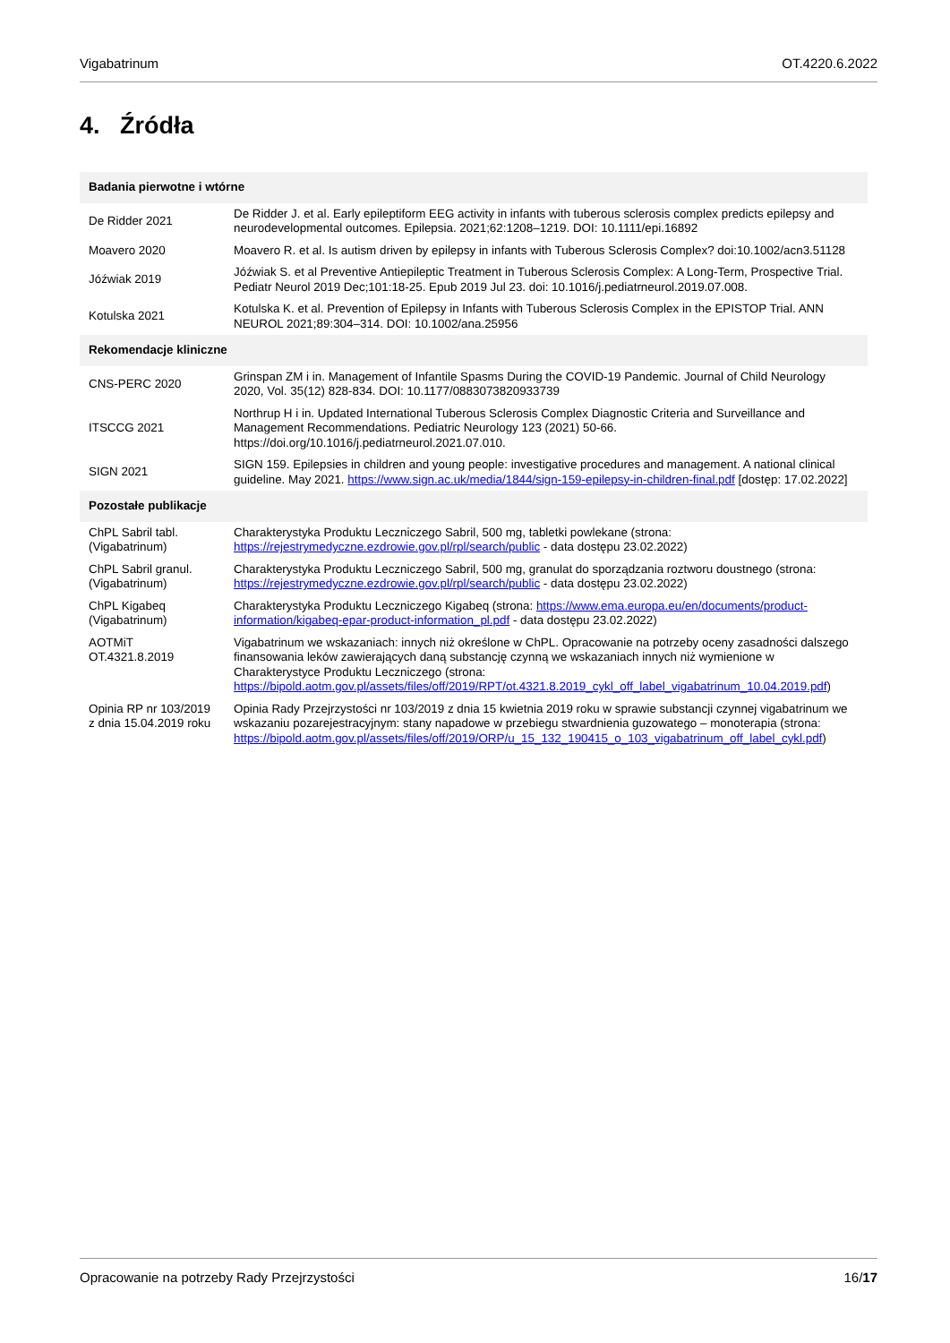Vigabatrinum OT.4220.6.2022
4. Źródła
| Badania pierwotne i wtórne | |
| --- | --- |
| De Ridder 2021 | De Ridder J. et al. Early epileptiform EEG activity in infants with tuberous sclerosis complex predicts epilepsy and neurodevelopmental outcomes. Epilepsia. 2021;62:1208–1219. DOI: 10.1111/epi.16892 |
| Moavero 2020 | Moavero R. et al. Is autism driven by epilepsy in infants with Tuberous Sclerosis Complex? doi:10.1002/acn3.51128 |
| Jóźwiak 2019 | Jóźwiak S. et al Preventive Antiepileptic Treatment in Tuberous Sclerosis Complex: A Long-Term, Prospective Trial. Pediatr Neurol 2019 Dec;101:18-25. Epub 2019 Jul 23. doi: 10.1016/j.pediatrneurol.2019.07.008. |
| Kotulska 2021 | Kotulska K. et al. Prevention of Epilepsy in Infants with Tuberous Sclerosis Complex in the EPISTOP Trial. ANN NEUROL 2021;89:304–314. DOI: 10.1002/ana.25956 |
| Rekomendacje kliniczne | |
| CNS-PERC 2020 | Grinspan ZM i in. Management of Infantile Spasms During the COVID-19 Pandemic. Journal of Child Neurology 2020, Vol. 35(12) 828-834. DOI: 10.1177/0883073820933739 |
| ITSCCG 2021 | Northrup H i in. Updated International Tuberous Sclerosis Complex Diagnostic Criteria and Surveillance and Management Recommendations. Pediatric Neurology 123 (2021) 50-66. https://doi.org/10.1016/j.pediatrneurol.2021.07.010. |
| SIGN 2021 | SIGN 159. Epilepsies in children and young people: investigative procedures and management. A national clinical guideline. May 2021. https://www.sign.ac.uk/media/1844/sign-159-epilepsy-in-children-final.pdf [dostęp: 17.02.2022] |
| Pozostałe publikacje | |
| ChPL Sabril tabl.(Vigabatrinum) | Charakterystyka Produktu Leczniczego Sabril, 500 mg, tabletki powlekane (strona: https://rejestrymedyczne.ezdrowie.gov.pl/rpl/search/public - data dostępu 23.02.2022) |
| ChPL Sabril granul. (Vigabatrinum) | Charakterystyka Produktu Leczniczego Sabril, 500 mg, granulat do sporządzania roztworu doustnego (strona: https://rejestrymedyczne.ezdrowie.gov.pl/rpl/search/public - data dostępu 23.02.2022) |
| ChPL Kigabeq (Vigabatrinum) | Charakterystyka Produktu Leczniczego Kigabeq (strona: https://www.ema.europa.eu/en/documents/product-information/kigabeq-epar-product-information_pl.pdf - data dostępu 23.02.2022) |
| AOTMiT OT.4321.8.2019 | Vigabatrinum we wskazaniach: innych niż określone w ChPL. Opracowanie na potrzeby oceny zasadności dalszego finansowania leków zawierających daną substancję czynną we wskazaniach innych niż wymienione w Charakterystyce Produktu Leczniczego (strona: https://bipold.aotm.gov.pl/assets/files/off/2019/RPT/ot.4321.8.2019_cykl_off_label_vigabatrinum_10.04.2019.pdf ) |
| Opinia RP nr 103/2019 z dnia 15.04.2019 roku | Opinia Rady Przejrzystości nr 103/2019 z dnia 15 kwietnia 2019 roku w sprawie substancji czynnej vigabatrinum we wskazaniu pozarejestracyjnym: stany napadowe w przebiegu stwardnienia guzowatego – monoterapia (strona: https://bipold.aotm.gov.pl/assets/files/off/2019/ORP/u_15_132_190415_o_103_vigabatrinum_off_label_cykl.pdf ) |
Opracowanie na potrzeby Rady Przejrzystości 16/17